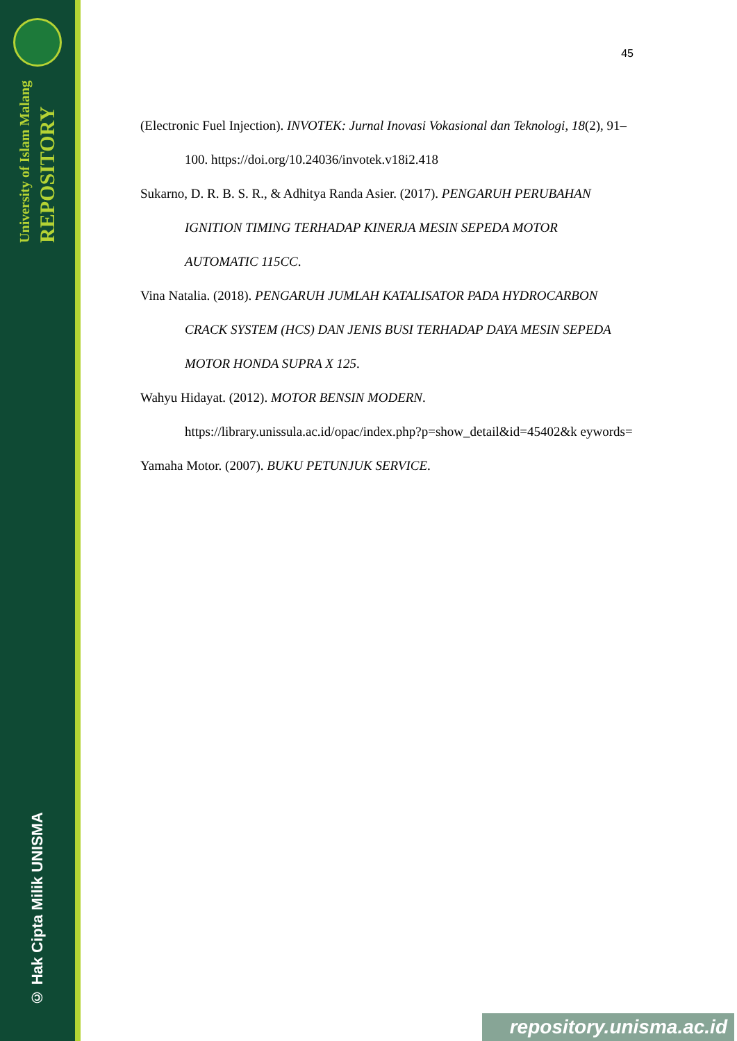University of Islam Malang
REPOSITORY
© Hak Cipta Milik UNISMA
45
(Electronic Fuel Injection). INVOTEK: Jurnal Inovasi Vokasional dan Teknologi, 18(2), 91–100. https://doi.org/10.24036/invotek.v18i2.418
Sukarno, D. R. B. S. R., & Adhitya Randa Asier. (2017). PENGARUH PERUBAHAN IGNITION TIMING TERHADAP KINERJA MESIN SEPEDA MOTOR AUTOMATIC 115CC.
Vina Natalia. (2018). PENGARUH JUMLAH KATALISATOR PADA HYDROCARBON CRACK SYSTEM (HCS) DAN JENIS BUSI TERHADAP DAYA MESIN SEPEDA MOTOR HONDA SUPRA X 125.
Wahyu Hidayat. (2012). MOTOR BENSIN MODERN. https://library.unissula.ac.id/opac/index.php?p=show_detail&id=45402&k eywords=
Yamaha Motor. (2007). BUKU PETUNJUK SERVICE.
repository.unisma.ac.id